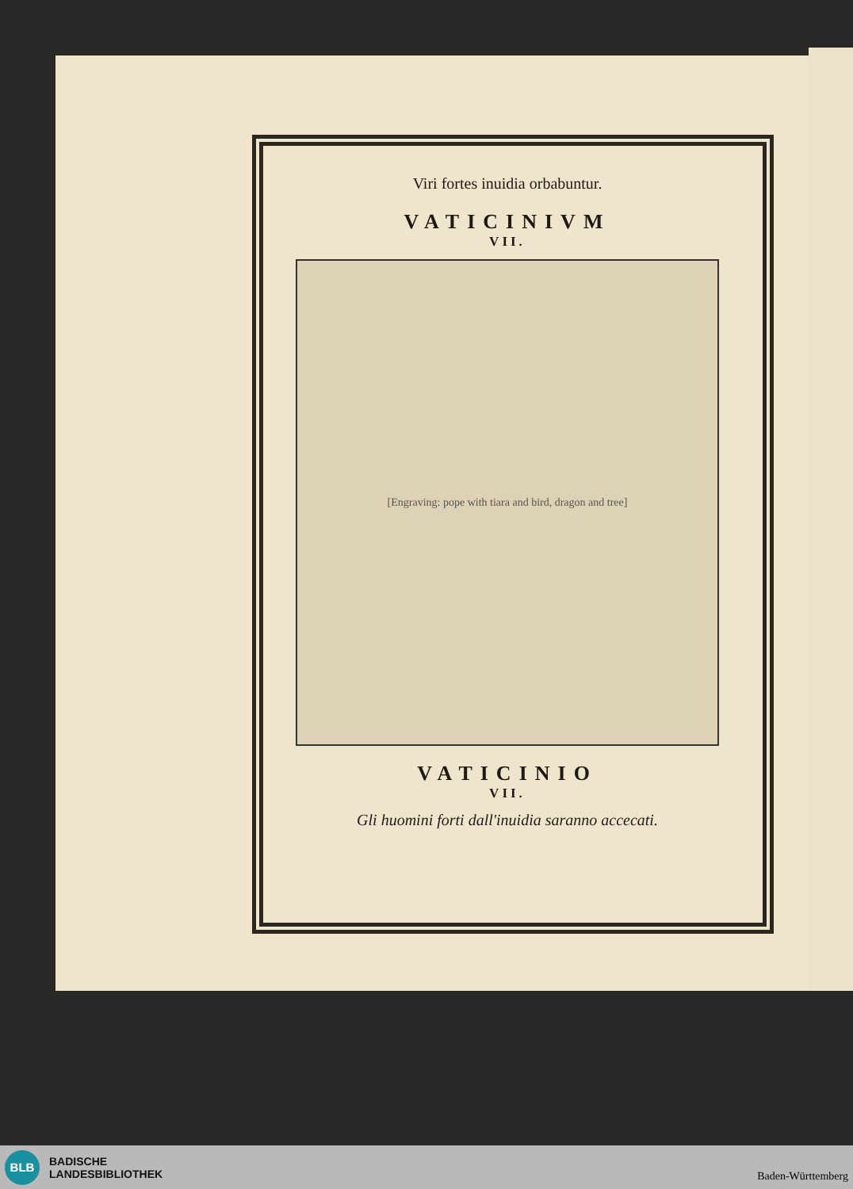Viri fortes inuidia orbabuntur.
VATICINIVM
VII.
[Engraving: pope with tiara and bird, dragon and tree]
VATICINIO
VII.
Gli huomini forti dall'inuidia saranno accecati.
BLB
BADISCHE
LANDESBIBLIOTHEK
Baden-Württemberg